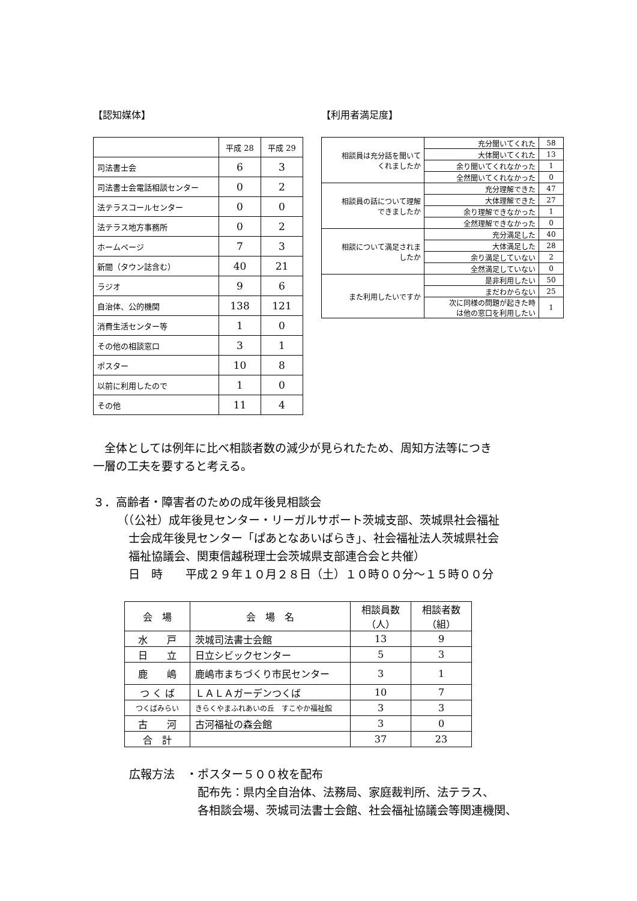【認知媒体】
| | 平成 28 | 平成 29 |
| 司法書士会 | 6 | 3 |
| 司法書士会電話相談センター | 0 | 2 |
| 法テラスコールセンター | 0 | 0 |
| 法テラス地方事務所 | 0 | 2 |
| ホームページ | 7 | 3 |
| 新聞（タウン誌含む） | 40 | 21 |
| ラジオ | 9 | 6 |
| 自治体、公的機関 | 138 | 121 |
| 消費生活センター等 | 1 | 0 |
| その他の相談窓口 | 3 | 1 |
| ポスター | 10 | 8 |
| 以前に利用したので | 1 | 0 |
| その他 | 11 | 4 |
【利用者満足度】
| 相談員は充分話を聞いて くれましたか | 充分聞いてくれた | 58 |
| | 大体聞いてくれた | 13 |
| | 余り聞いてくれなかった | 1 |
| | 全然聞いてくれなかった | 0 |
| 相談員の話について理解 できましたか | 充分理解できた | 47 |
| | 大体理解できた | 27 |
| | 余り理解できなかった | 1 |
| | 全然理解できなかった | 0 |
| 相談について満足されま したか | 充分満足した | 40 |
| | 大体満足した | 28 |
| | 余り満足していない | 2 |
| | 全然満足していない | 0 |
| また利用したいですか | 是非利用したい | 50 |
| | まだわからない | 25 |
| | 次に同様の問題が起きた時 は他の窓口を利用したい | 1 |
　全体としては例年に比べ相談者数の減少が見られたため、周知方法等につき
一層の工夫を要すると考える。
３．高齢者・障害者のための成年後見相談会
（（公社）成年後見センター・リーガルサポート茨城支部、茨城県社会福祉
　士会成年後見センター「ぱあとなあいばらき」、社会福祉法人茨城県社会
　福祉協議会、関東信越税理士会茨城県支部連合会と共催）
　日　時　　平成２９年１０月２８日（土）１０時００分～１５時００分
| 会 場 | 会 場 名 | 相談員数 （人） | 相談者数 （組） |
| --- | --- | --- | --- |
| 水 戸 | 茨城司法書士会館 | 13 | 9 |
| 日 立 | 日立シビックセンター | 5 | 3 |
| 鹿 嶋 | 鹿嶋市まちづくり市民センター | 3 | 1 |
| つ く ば | ＬＡＬＡガーデンつくば | 10 | 7 |
| つくばみらい | きらくやまふれあいの丘 すこやか福祉館 | 3 | 3 |
| 古 河 | 古河福祉の森会館 | 3 | 0 |
| 合 計 | | 37 | 23 |
広報方法　・ポスター５００枚を配布
　　　　　　配布先：県内全自治体、法務局、家庭裁判所、法テラス、
　　　　　　各相談会場、茨城司法書士会館、社会福祉協議会等関連機関、